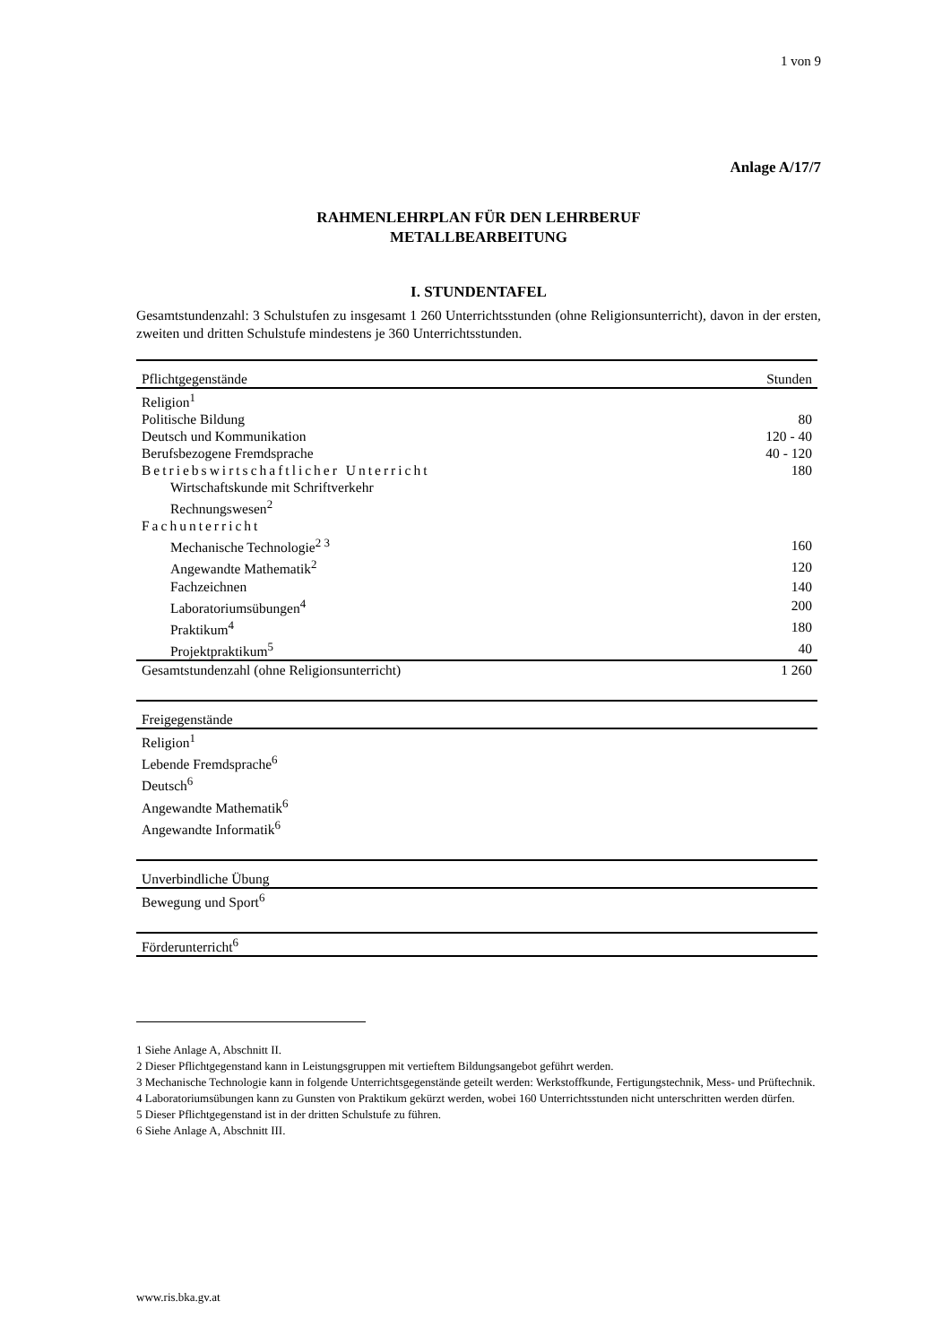1 von 9
Anlage A/17/7
RAHMENLEHRPLAN FÜR DEN LEHRBERUF
METALLBEARBEITUNG
I. STUNDENTAFEL
Gesamtstundenzahl: 3 Schulstufen zu insgesamt 1 260 Unterrichtsstunden (ohne Religionsunterricht), davon in der ersten, zweiten und dritten Schulstufe mindestens je 360 Unterrichtsstunden.
| Pflichtgegenstände | Stunden |
| --- | --- |
| Religion<sup>1</sup> | |
| Politische Bildung | 80 |
| Deutsch und Kommunikation | 120 - 40 |
| Berufsbezogene Fremdsprache | 40 - 120 |
| Betriebswirtschaftlicher Unterricht | 180 |
| Wirtschaftskunde mit Schriftverkehr | |
| Rechnungswesen<sup>2</sup> | |
| Fachunterricht | |
| Mechanische Technologie<sup>2 3</sup> | 160 |
| Angewandte Mathematik<sup>2</sup> | 120 |
| Fachzeichnen | 140 |
| Laboratoriumsübungen<sup>4</sup> | 200 |
| Praktikum<sup>4</sup> | 180 |
| Projektpraktikum<sup>5</sup> | 40 |
| Gesamtstundenzahl (ohne Religionsunterricht) | 1 260 |
| Freigegenstände |
| --- |
| Religion<sup>1</sup> |
| Lebende Fremdsprache<sup>6</sup> |
| Deutsch<sup>6</sup> |
| Angewandte Mathematik<sup>6</sup> |
| Angewandte Informatik<sup>6</sup> |
| Unverbindliche Übung |
| --- |
| Bewegung und Sport<sup>6</sup> |
| Förderunterricht<sup>6</sup> |
1 Siehe Anlage A, Abschnitt II.
2 Dieser Pflichtgegenstand kann in Leistungsgruppen mit vertieftem Bildungsangebot geführt werden.
3 Mechanische Technologie kann in folgende Unterrichtsgegenstände geteilt werden: Werkstoffkunde, Fertigungstechnik, Mess- und Prüftechnik.
4 Laboratoriumsübungen kann zu Gunsten von Praktikum gekürzt werden, wobei 160 Unterrichtsstunden nicht unterschritten werden dürfen.
5 Dieser Pflichtgegenstand ist in der dritten Schulstufe zu führen.
6 Siehe Anlage A, Abschnitt III.
www.ris.bka.gv.at